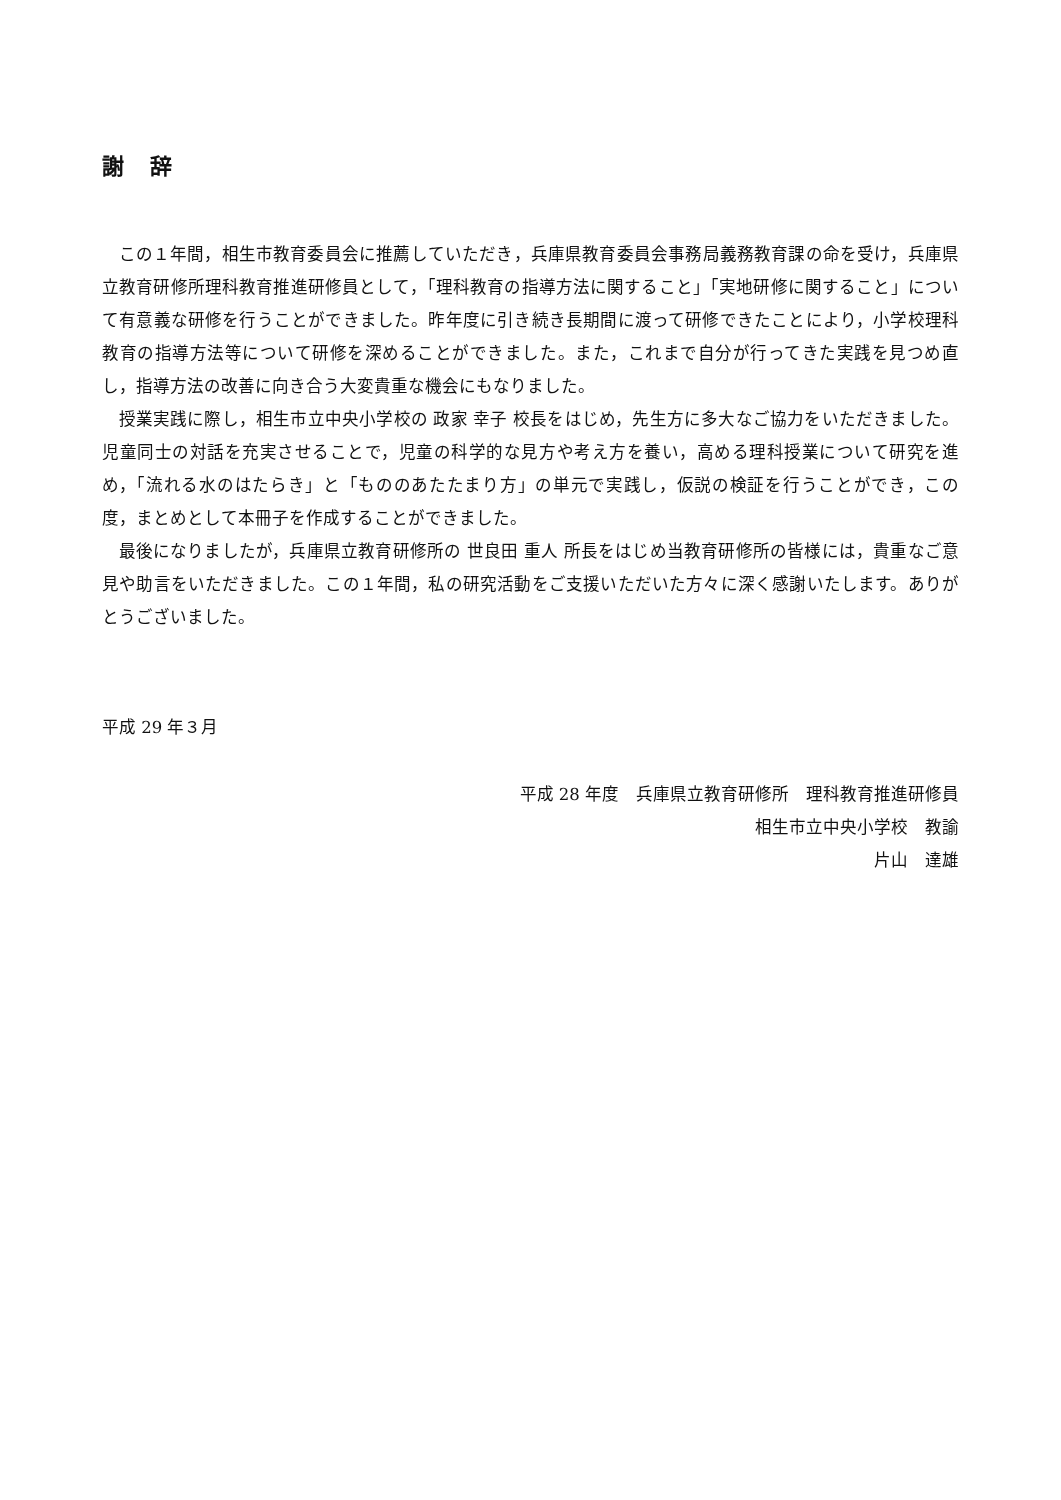謝　辞
この１年間，相生市教育委員会に推薦していただき，兵庫県教育委員会事務局義務教育課の命を受け，兵庫県立教育研修所理科教育推進研修員として，「理科教育の指導方法に関すること」「実地研修に関すること」について有意義な研修を行うことができました。昨年度に引き続き長期間に渡って研修できたことにより，小学校理科教育の指導方法等について研修を深めることができました。また，これまで自分が行ってきた実践を見つめ直し，指導方法の改善に向き合う大変貴重な機会にもなりました。
授業実践に際し，相生市立中央小学校の 政家 幸子 校長をはじめ，先生方に多大なご協力をいただきました。児童同士の対話を充実させることで，児童の科学的な見方や考え方を養い，高める理科授業について研究を進め，「流れる水のはたらき」と「もののあたたまり方」の単元で実践し，仮説の検証を行うことができ，この度，まとめとして本冊子を作成することができました。
最後になりましたが，兵庫県立教育研修所の 世良田 重人 所長をはじめ当教育研修所の皆様には，貴重なご意見や助言をいただきました。この１年間，私の研究活動をご支援いただいた方々に深く感謝いたします。ありがとうございました。
平成 29 年３月
平成 28 年度　兵庫県立教育研修所　理科教育推進研修員
相生市立中央小学校　教諭
片山　達雄